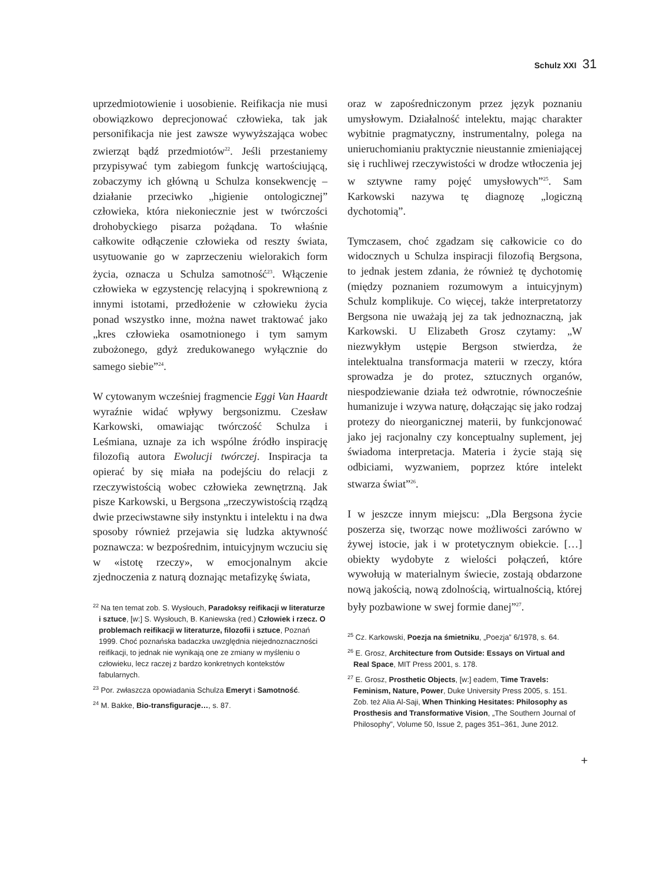Schulz XXI 31
uprzedmiotowienie i uosobienie. Reifikacja nie musi obowiązkowo deprecjonować człowieka, tak jak personifikacja nie jest zawsze wywyższająca wobec zwierząt bądź przedmiotów<sup>22</sup>. Jeśli przestaniemy przypisywać tym zabiegom funkcję wartościującą, zobaczymy ich główną u Schulza konsekwencję – działanie przeciwko „higienie ontologicznej” człowieka, która niekoniecznie jest w twórczości drohobyckiego pisarza pożądana. To właśnie całkowite odłączenie człowieka od reszty świata, usytuowanie go w zaprzeczeniu wielorakich form życia, oznacza u Schulza samotność<sup>23</sup>. Włączenie człowieka w egzystencję relacyjną i spokrewnioną z innymi istotami, przedłożenie w człowieku życia ponad wszystko inne, można nawet traktować jako „kres człowieka osamotnionego i tym samym zubożonego, gdyż zredukowanego wyłącznie do samego siebie”<sup>24</sup>.
W cytowanym wcześniej fragmencie Eggi Van Haardt wyraźnie widać wpływy bergsonizmu. Czesław Karkowski, omawiając twórczość Schulza i Leśmiana, uznaje za ich wspólne źródło inspirację filozofią autora Ewolucji twórczej. Inspiracja ta opierać by się miała na podejściu do relacji z rzeczywistością wobec człowieka zewnętrzną. Jak pisze Karkowski, u Bergsona „rzeczywistością rządzą dwie przeciwstawne siły instynktu i intelektu i na dwa sposoby również przejawia się ludzka aktywność poznawcza: w bezpośrednim, intuicyjnym wczuciu się w «istotę rzeczy», w emocjonalnym akcie zjednoczenia z naturą doznając metafizykę świata,
<sup>22</sup> Na ten temat zob. S. Wysłouch, Paradoksy reifikacji w literaturze i sztuce, [w:] S. Wysłouch, B. Kaniewska (red.) Człowiek i rzecz. O problemach reifikacji w literaturze, filozofii i sztuce, Poznań 1999. Choć poznańska badaczka uwzględnia niejednoznaczności reifikacji, to jednak nie wynikają one ze zmiany w myśleniu o człowieku, lecz raczej z bardzo konkretnych kontekstów fabularnych.
<sup>23</sup> Por. zwłaszcza opowiadania Schulza Emeryt i Samotność.
<sup>24</sup> M. Bakke, Bio-transfiguracje…, s. 87.
oraz w zapośredniczonym przez język poznaniu umysłowym. Działalność intelektu, mając charakter wybitnie pragmatyczny, instrumentalny, polega na unieruchomianiu praktycznie nieustannie zmieniającej się i ruchliwej rzeczywistości w drodze wtłoczenia jej w sztywne ramy pojęć umysłowych”<sup>25</sup>. Sam Karkowski nazywa tę diagnozę „logiczną dychotomią”.
Tymczasem, choć zgadzam się całkowicie co do widocznych u Schulza inspiracji filozofią Bergsona, to jednak jestem zdania, że również tę dychotomię (między poznaniem rozumowym a intuicyjnym) Schulz komplikuje. Co więcej, także interpretatorzy Bergsona nie uważają jej za tak jednoznaczną, jak Karkowski. U Elizabeth Grosz czytamy: „W niezwykłym ustępie Bergson stwierdza, że intelektualna transformacja materii w rzeczy, która sprowadza je do protez, sztucznych organów, niespodziewanie działa też odwrotnie, równocześnie humanizuje i wzywa naturę, dołączając się jako rodzaj protezy do nieorganicznej materii, by funkcjonować jako jej racjonalny czy konceptualny suplement, jej świadoma interpretacja. Materia i życie stają się odbiciami, wyzwaniem, poprzez które intelekt stwarza świat”<sup>26</sup>.
I w jeszcze innym miejscu: „Dla Bergsona życie poszerza się, tworząc nowe możliwości zarówno w żywej istocie, jak i w protetycznym obiekcie. […] obiekty wydobyte z wielości połączeń, które wywołują w materialnym świecie, zostają obdarzone nową jakością, nową zdolnością, wirtualnością, której były pozbawione w swej formie danej”<sup>27</sup>.
<sup>25</sup> Cz. Karkowski, Poezja na śmietniku, „Poezja” 6/1978, s. 64.
<sup>26</sup> E. Grosz, Architecture from Outside: Essays on Virtual and Real Space, MIT Press 2001, s. 178.
<sup>27</sup> E. Grosz, Prosthetic Objects, [w:] eadem, Time Travels: Feminism, Nature, Power, Duke University Press 2005, s. 151. Zob. też Alia Al-Saji, When Thinking Hesitates: Philosophy as Prosthesis and Transformative Vision, „The Southern Journal of Philosophy”, Volume 50, Issue 2, pages 351–361, June 2012.
+